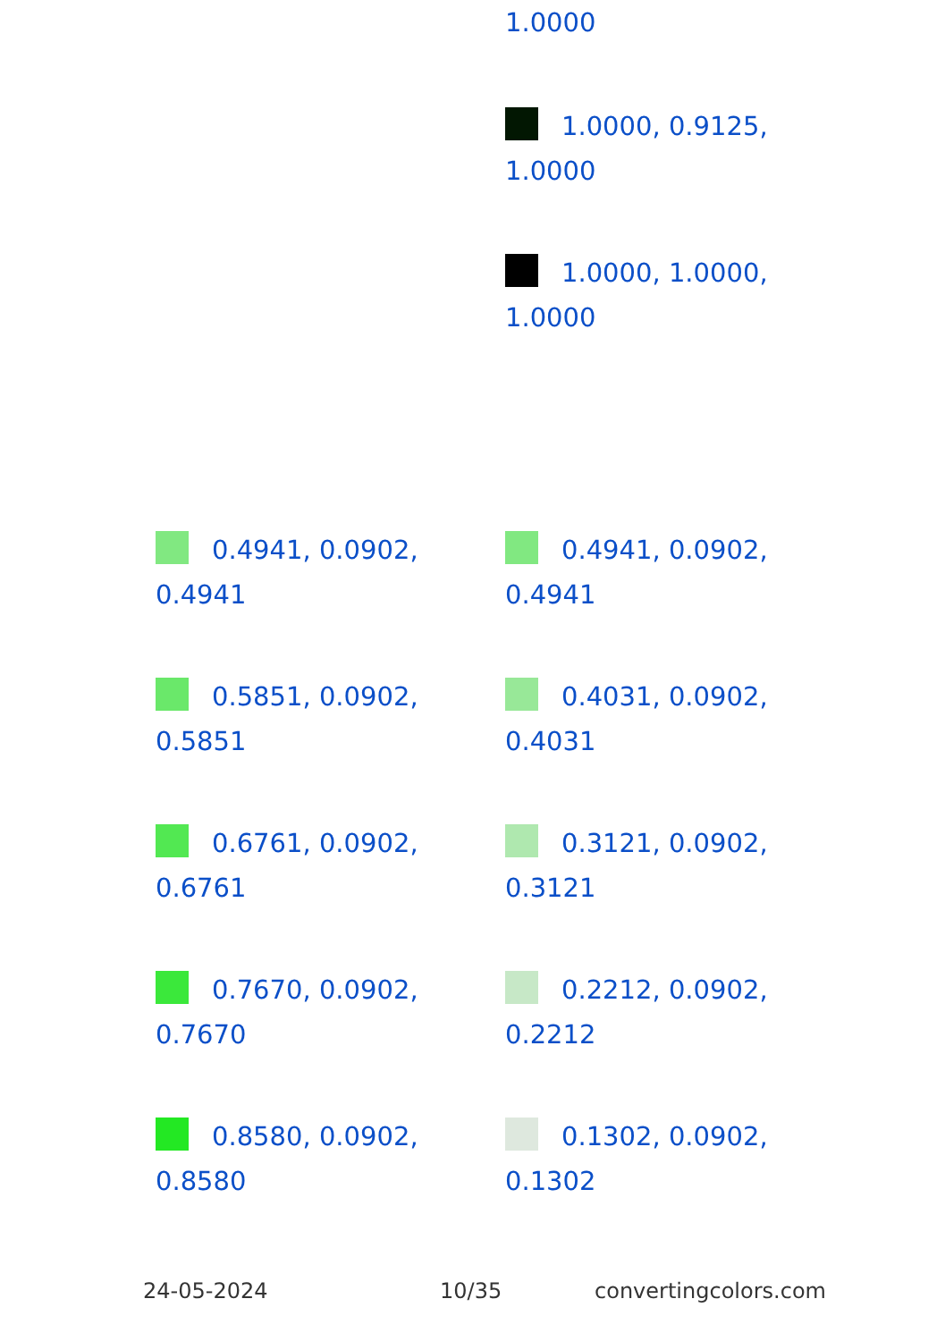1.0000
1.0000, 0.9125, 1.0000
1.0000, 1.0000, 1.0000
0.4941, 0.0902, 0.4941
0.4941, 0.0902, 0.4941
0.5851, 0.0902, 0.5851
0.4031, 0.0902, 0.4031
0.6761, 0.0902, 0.6761
0.3121, 0.0902, 0.3121
0.7670, 0.0902, 0.7670
0.2212, 0.0902, 0.2212
0.8580, 0.0902, 0.8580
0.1302, 0.0902, 0.1302
24-05-2024 10/35 convertingcolors.com